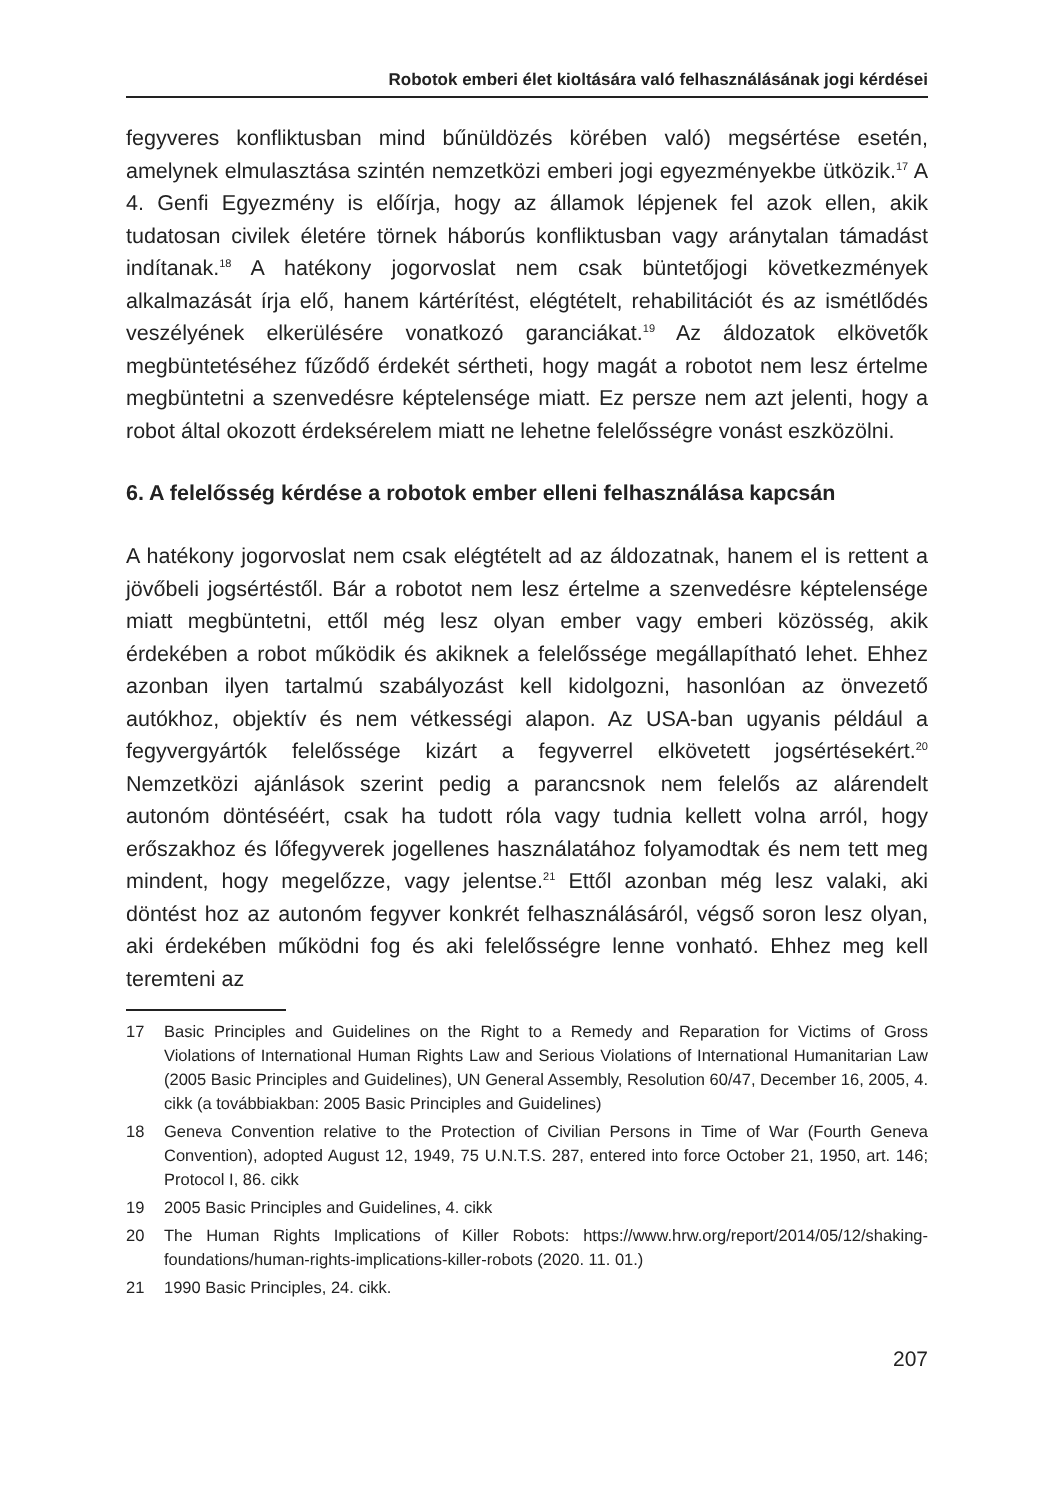Robotok emberi élet kioltására való felhasználásának jogi kérdései
fegyveres konfliktusban mind bűnüldözés körében való) megsértése esetén, amelynek elmulasztása szintén nemzetközi emberi jogi egyezményekbe ütközik.<sup>17</sup> A 4. Genfi Egyezmény is előírja, hogy az államok lépjenek fel azok ellen, akik tudatosan civilek életére törnek háborús konfliktusban vagy aránytalan támadást indítanak.<sup>18</sup> A hatékony jogorvoslat nem csak büntetőjogi következmények alkalmazását írja elő, hanem kártérítést, elégtételt, rehabilitációt és az ismétlődés veszélyének elkerülésére vonatkozó garanciákat.<sup>19</sup> Az áldozatok elkövetők megbüntetéséhez fűződő érdekét sértheti, hogy magát a robotot nem lesz értelme megbüntetni a szenvedésre képtelensége miatt. Ez persze nem azt jelenti, hogy a robot által okozott érdeksérelem miatt ne lehetne felelősségre vonást eszközölni.
6. A felelősség kérdése a robotok ember elleni felhasználása kapcsán
A hatékony jogorvoslat nem csak elégtételt ad az áldozatnak, hanem el is rettent a jövőbeli jogsértéstől. Bár a robotot nem lesz értelme a szenvedésre képtelensége miatt megbüntetni, ettől még lesz olyan ember vagy emberi közösség, akik érdekében a robot működik és akiknek a felelőssége megállapítható lehet. Ehhez azonban ilyen tartalmú szabályozást kell kidolgozni, hasonlóan az önvezető autókhoz, objektív és nem vétkességi alapon. Az USA-ban ugyanis például a fegyvergyártók felelőssége kizárt a fegyverrel elkövetett jogsértésekért.<sup>20</sup> Nemzetközi ajánlások szerint pedig a parancsnok nem felelős az alárendelt autonóm döntéséért, csak ha tudott róla vagy tudnia kellett volna arról, hogy erőszakhoz és lőfegyverek jogellenes használatához folyamodtak és nem tett meg mindent, hogy megelőzze, vagy jelentse.<sup>21</sup> Ettől azonban még lesz valaki, aki döntést hoz az autonóm fegyver konkrét felhasználásáról, végső soron lesz olyan, aki érdekében működni fog és aki felelősségre lenne vonható. Ehhez meg kell teremteni az
17 Basic Principles and Guidelines on the Right to a Remedy and Reparation for Victims of Gross Violations of International Human Rights Law and Serious Violations of International Humanitarian Law (2005 Basic Principles and Guidelines), UN General Assembly, Resolution 60/47, December 16, 2005, 4. cikk (a továbbiakban: 2005 Basic Principles and Guidelines)
18 Geneva Convention relative to the Protection of Civilian Persons in Time of War (Fourth Geneva Convention), adopted August 12, 1949, 75 U.N.T.S. 287, entered into force October 21, 1950, art. 146; Protocol I, 86. cikk
19 2005 Basic Principles and Guidelines, 4. cikk
20 The Human Rights Implications of Killer Robots: https://www.hrw.org/report/2014/05/12/shaking-foundations/human-rights-implications-killer-robots (2020. 11. 01.)
21 1990 Basic Principles, 24. cikk.
207